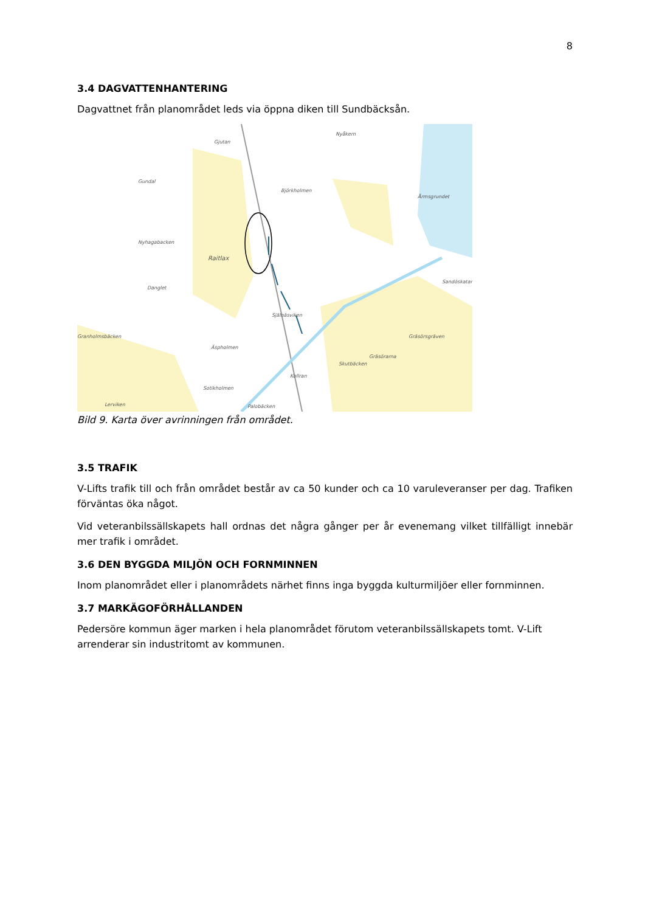8
3.4 DAGVATTENHANTERING
Dagvattnet från planområdet leds via öppna diken till Sundbäcksån.
Nyhagabacken
Raitlax
Gundal
Björkholmen
Årmsgrundet
Nyåkern
Äspholmen
Själnäsviken
Gräsörsgräven
Gräsörarna
Kollran
Skutbäcken
Sotikholmen
Palobäcken Lerviken
Danglet
Sandöskatan
Granholmsbäcken
Gjutan
Bild 9. Karta över avrinningen från området.
3.5 TRAFIK
V-Lifts trafik till och från området består av ca 50 kunder och ca 10 varuleveranser per dag. Trafiken förväntas öka något.
Vid veteranbilssällskapets hall ordnas det några gånger per år evenemang vilket tillfälligt innebär mer trafik i området.
3.6 DEN BYGGDA MILJÖN OCH FORNMINNEN
Inom planområdet eller i planområdets närhet finns inga byggda kulturmiljöer eller fornminnen.
3.7 MARKÄGOFÖRHÅLLANDEN
Pedersöre kommun äger marken i hela planområdet förutom veteranbilssällskapets tomt. V-Lift arrenderar sin industritomt av kommunen.